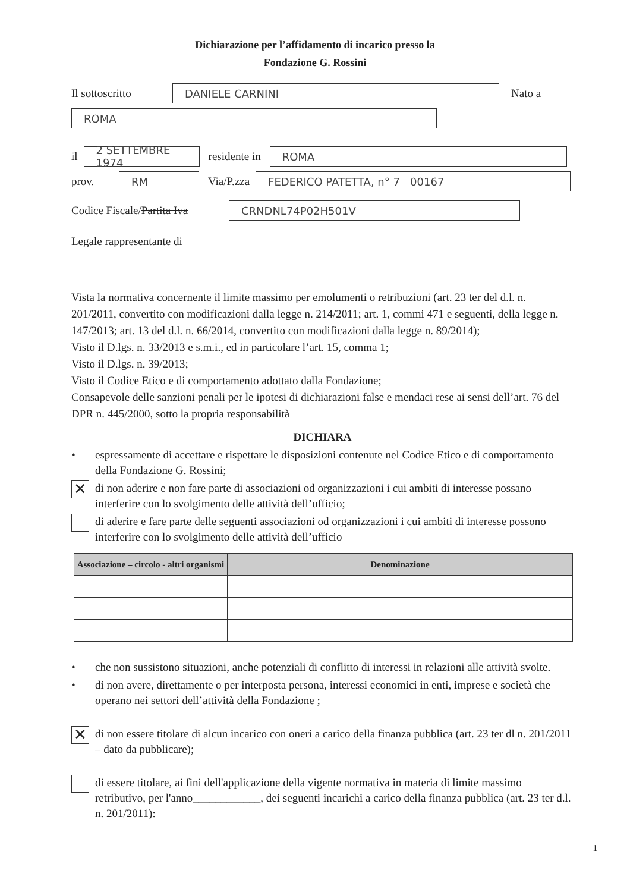Dichiarazione per l’affidamento di incarico presso la
Fondazione G. Rossini
Il sottoscritto DANIELE CARNINI Nato a
ROMA
il 2 SETTEMBRE 1974 residente in ROMA
prov. RM Via/P.zza FEDERICO PATETTA, n° 7 00167
Codice Fiscale/Partita Iva CRNDNL74P02H501V
Legale rappresentante di
Vista la normativa concernente il limite massimo per emolumenti o retribuzioni (art. 23 ter del d.l. n. 201/2011, convertito con modificazioni dalla legge n. 214/2011; art. 1, commi 471 e seguenti, della legge n. 147/2013; art. 13 del d.l. n. 66/2014, convertito con modificazioni dalla legge n. 89/2014);
Visto il D.lgs. n. 33/2013 e s.m.i., ed in particolare l’art. 15, comma 1;
Visto il D.lgs. n. 39/2013;
Visto il Codice Etico e di comportamento adottato dalla Fondazione;
Consapevole delle sanzioni penali per le ipotesi di dichiarazioni false e mendaci rese ai sensi dell’art. 76 del DPR n. 445/2000, sotto la propria responsabilità
DICHIARA
• espressamente di accettare e rispettare le disposizioni contenute nel Codice Etico e di comportamento della Fondazione G. Rossini;
✕ di non aderire e non fare parte di associazioni od organizzazioni i cui ambiti di interesse possano interferire con lo svolgimento delle attività dell’ufficio;
di aderire e fare parte delle seguenti associazioni od organizzazioni i cui ambiti di interesse possono interferire con lo svolgimento delle attività dell’ufficio
| Associazione – circolo - altri organismi | Denominazione |
| --- | --- |
• che non sussistono situazioni, anche potenziali di conflitto di interessi in relazioni alle attività svolte.
• di non avere, direttamente o per interposta persona, interessi economici in enti, imprese e società che operano nei settori dell’attività della Fondazione ;
✕ di non essere titolare di alcun incarico con oneri a carico della finanza pubblica (art. 23 ter dl n. 201/2011 – dato da pubblicare);
di essere titolare, ai fini dell'applicazione della vigente normativa in materia di limite massimo retributivo, per l'anno____________, dei seguenti incarichi a carico della finanza pubblica (art. 23 ter d.l. n. 201/2011):
1